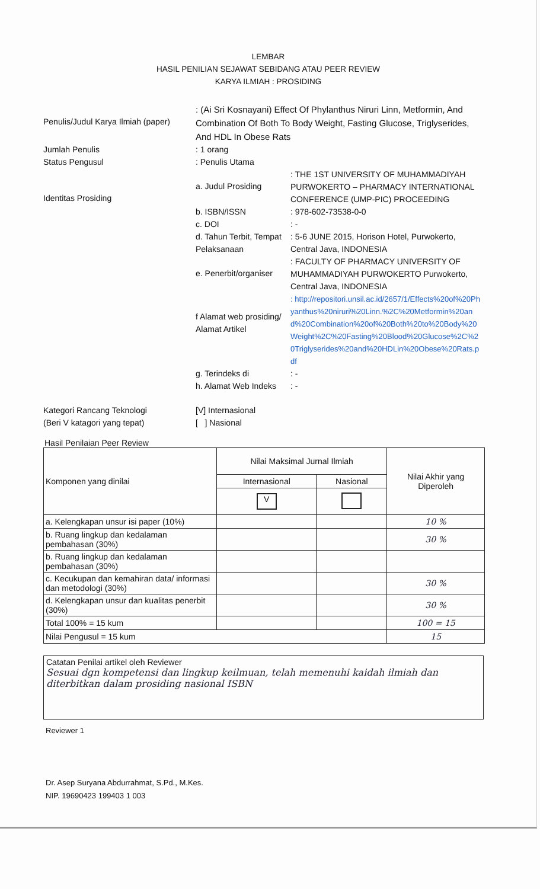LEMBAR
HASIL PENILIAN SEJAWAT SEBIDANG ATAU PEER REVIEW
KARYA ILMIAH : PROSIDING
Penulis/Judul Karya Ilmiah (paper)
: (Ai Sri Kosnayani) Effect Of Phylanthus Niruri Linn, Metformin, And Combination Of Both To Body Weight, Fasting Glucose, Triglyserides, And HDL In Obese Rats
Jumlah Penulis : 1 orang
Status Pengusul : Penulis Utama
Identitas Prosiding
a. Judul Prosiding
: THE 1ST UNIVERSITY OF MUHAMMADIYAH PURWOKERTO – PHARMACY INTERNATIONAL CONFERENCE (UMP-PIC) PROCEEDING
b. ISBN/ISSN : 978-602-73538-0-0
c. DOI : -
d. Tahun Terbit, Tempat Pelaksanaan
: 5-6 JUNE 2015, Horison Hotel, Purwokerto, Central Java, INDONESIA
e. Penerbit/organiser
: FACULTY OF PHARMACY UNIVERSITY OF MUHAMMADIYAH PURWOKERTO Purwokerto, Central Java, INDONESIA
f Alamat web prosiding/ Alamat Artikel
: http://repositori.unsil.ac.id/2657/1/Effects%20of%20Phyanthus%20niruri%20Linn.%2C%20Metformin%20and%20Combination%20of%20Both%20to%20Body%20Weight%2C%20Fasting%20Blood%20Glucose%2C%20Triglyserides%20and%20HDLin%20Obese%20Rats.pdf
g. Terindeks di : -
h. Alamat Web Indeks
: -
Kategori Rancang Teknologi
(Beri V katagori yang tepat)
[V] Internasional
[ ] Nasional
Hasil Penilaian Peer Review
| Komponen yang dinilai | Nilai Maksimal Jurnal Ilmiah | | Nilai Akhir yang Diperoleh |
| --- | --- | --- | --- |
| | Internasional | Nasional | |
| | V | | |
| a. Kelengkapan unsur isi paper (10%) | | | 10 % |
| b. Ruang lingkup dan kedalaman pembahasan (30%) | | | 30 % |
| b. Ruang lingkup dan kedalaman pembahasan (30%) | | | |
| c. Kecukupan dan kemahiran data/ informasi dan metodologi (30%) | | | 30 % |
| d. Kelengkapan unsur dan kualitas penerbit (30%) | | | 30 % |
| Total 100% = 15 kum | | | 100 = 15 |
| Nilai Pengusul = 15 kum | | | 15 |
Catatan Penilai artikel oleh Reviewer
Sesuai dgn kompetensi dan lingkup keilmuan, telah memenuhi kaidah ilmiah dan diterbitkan dalam prosiding nasional ISBN
Reviewer 1
Dr. Asep Suryana Abdurrahmat, S.Pd., M.Kes.
NIP. 19690423 199403 1 003